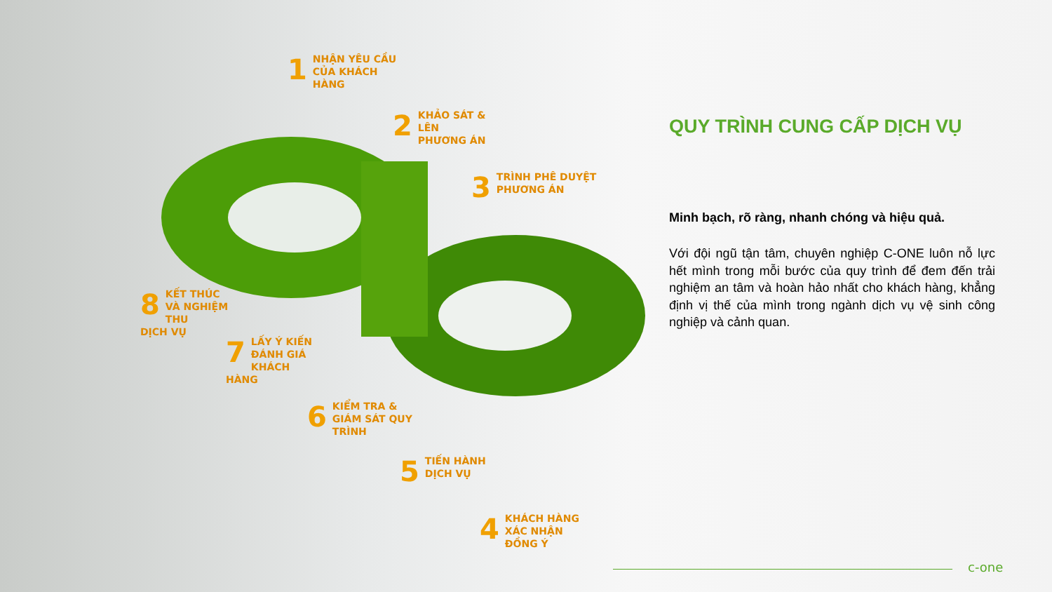1 NHẬN YÊU CẦU
CỦA KHÁCH HÀNG
2 KHẢO SÁT &
LÊN PHƯƠNG ÁN
3 TRÌNH PHÊ DUYỆT
PHƯƠNG ÁN
8 KẾT THÚC
VÀ NGHIỆM THU
DỊCH VỤ
7 LẤY Ý KIẾN
ĐÁNH GIÁ
KHÁCH HÀNG
6 KIỂM TRA &
GIÁM SÁT QUY TRÌNH
5 TIẾN HÀNH
DỊCH VỤ
4 KHÁCH HÀNG
XÁC NHẬN ĐỒNG Ý
QUY TRÌNH CUNG CẤP DỊCH VỤ
Minh bạch, rõ ràng, nhanh chóng và hiệu quả.
Với đội ngũ tận tâm, chuyên nghiệp C-ONE luôn nỗ lực hết mình trong mỗi bước của quy trình để đem đến trải nghiệm an tâm và hoàn hảo nhất cho khách hàng, khẳng định vị thế của mình trong ngành dịch vụ vệ sinh công nghiệp và cảnh quan.
c-one